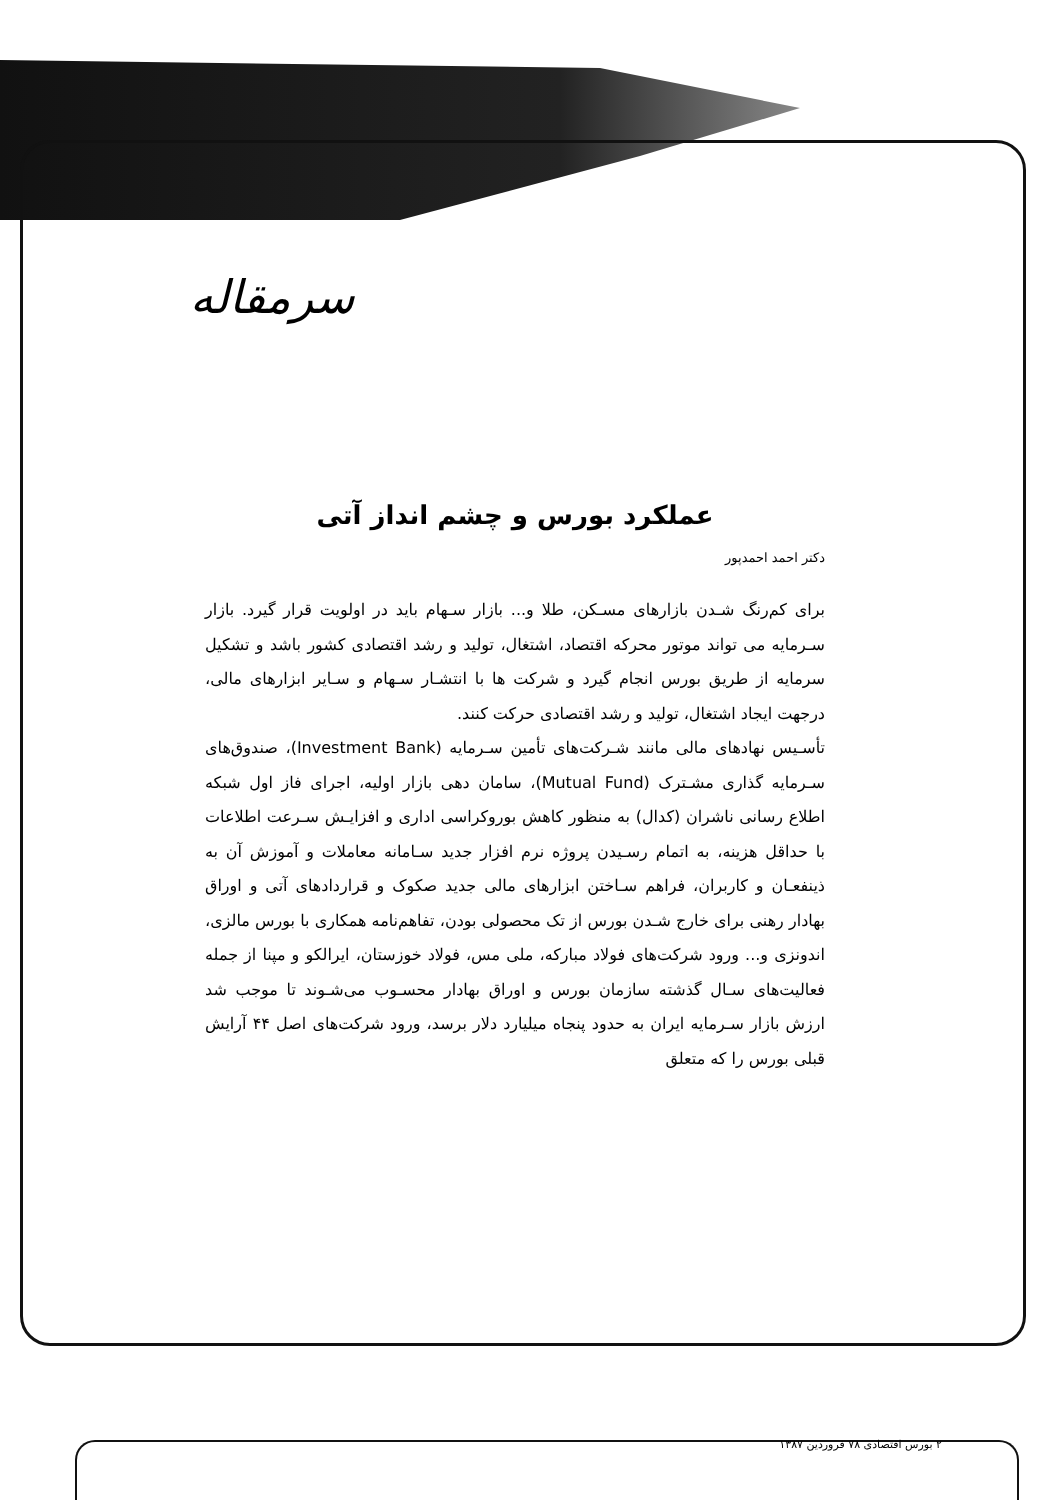سرمقاله
عملکرد بورس و چشم انداز آتی
دکتر احمد احمدپور
برای کم‌رنگ شـدن بازارهای مسـکن، طلا و... بازار سـهام باید در اولویت قرار گیرد. بازار سـرمایه می تواند موتور محرکه اقتصاد، اشتغال، تولید و رشد اقتصادی کشور باشد و تشکیل سرمایه از طریق بورس انجام گیرد و شرکت ها با انتشـار سـهام و سـایر ابزارهای مالی، درجهت ایجاد اشتغال، تولید و رشد اقتصادی حرکت کنند.
تأسـیس نهادهای مالی مانند شـرکت‌های تأمین سـرمایه (Investment Bank)، صندوق‌های سـرمایه گذاری مشـترک (Mutual Fund)، سامان دهی بازار اولیه، اجرای فاز اول شبکه اطلاع رسانی ناشران (کدال) به منظور کاهش بوروکراسی اداری و افزایـش سـرعت اطلاعات با حداقل هزینه، به اتمام رسـیدن پروژه نرم افزار جدید سـامانه معاملات و آموزش آن به ذینفعـان و کاربران، فراهم سـاختن ابزارهای مالی جدید صکوک و قراردادهای آتی و اوراق بهادار رهنی برای خارج شـدن بورس از تک محصولی بودن، تفاهم‌نامه همکاری با بورس مالزی، اندونزی و... ورود شرکت‌های فولاد مبارکه، ملی مس، فولاد خوزستان، ایرالکو و مپنا از جمله فعالیت‌های سـال گذشته سازمان بورس و اوراق بهادار محسـوب می‌شـوند تا موجب شد ارزش بازار سـرمایه ایران به حدود پنجاه میلیارد دلار برسد، ورود شرکت‌های اصل ۴۴ آرایش قبلی بورس را که متعلق
۲ بورس اقتصادی ۷۸ فروردین ۱۳۸۷